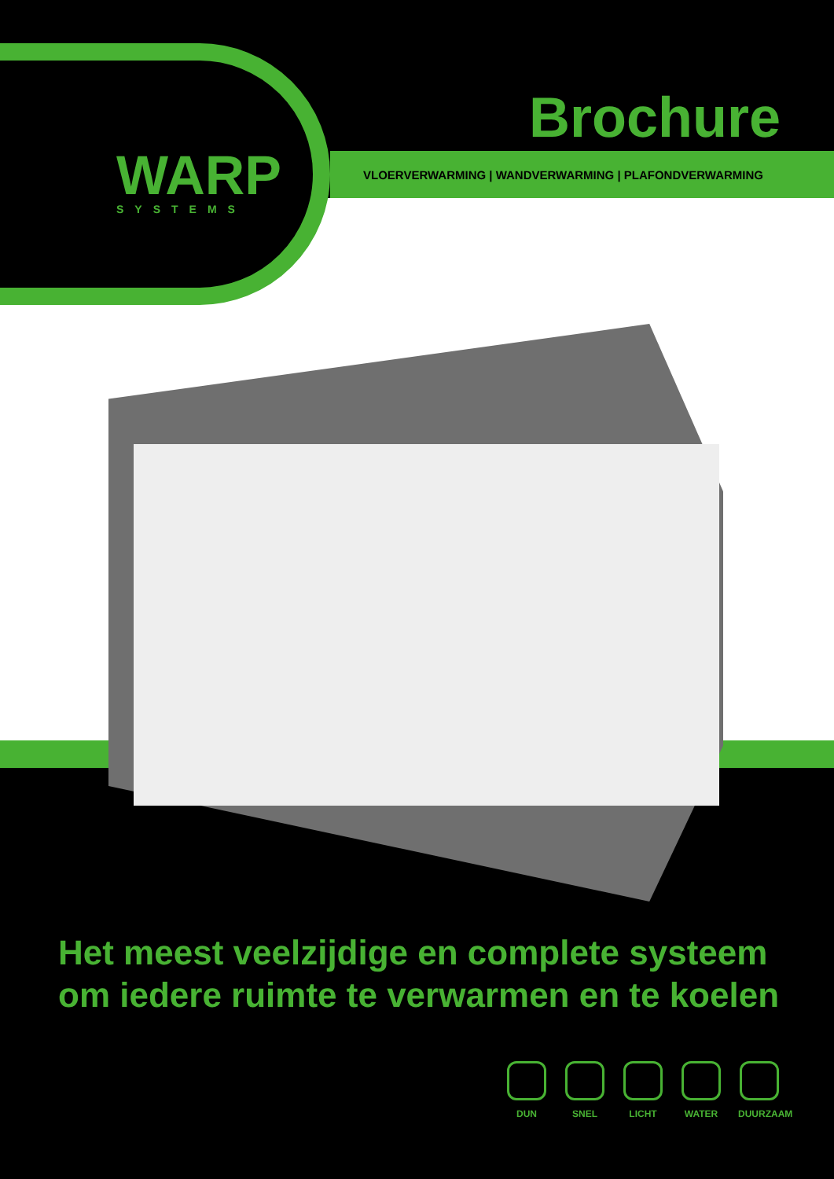WARP
SYSTEMS
Brochure
VLOERVERWARMING | WANDVERWARMING | PLAFONDVERWARMING
Het meest veelzijdige en complete systeem
om iedere ruimte te verwarmen en te koelen
DUN SNEL LICHT WATER DUURZAAM